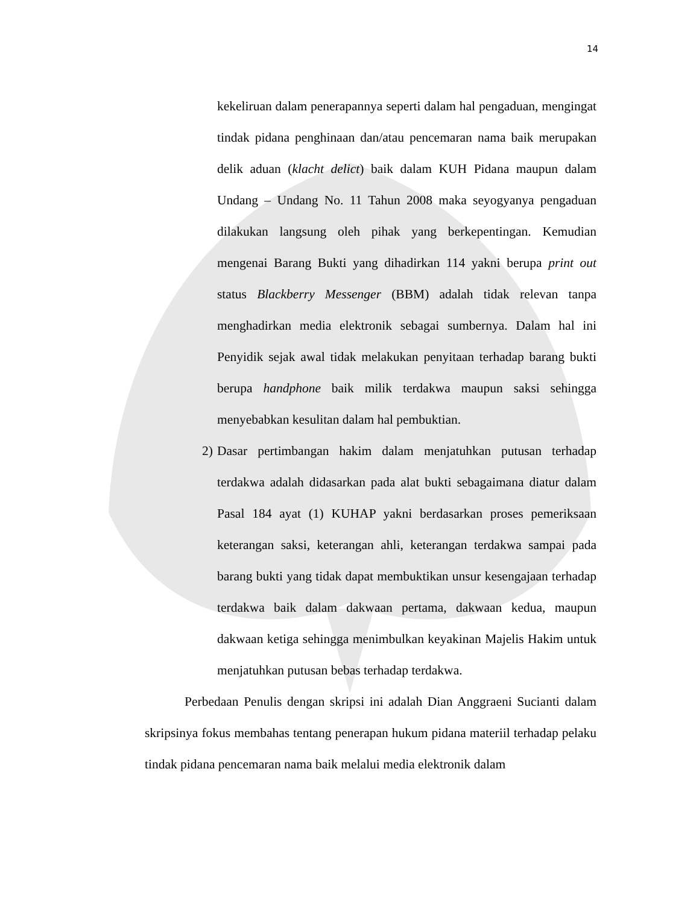14
kekeliruan dalam penerapannya seperti dalam hal pengaduan, mengingat tindak pidana penghinaan dan/atau pencemaran nama baik merupakan delik aduan (klacht delict) baik dalam KUH Pidana maupun dalam Undang – Undang No. 11 Tahun 2008 maka seyogyanya pengaduan dilakukan langsung oleh pihak yang berkepentingan. Kemudian mengenai Barang Bukti yang dihadirkan 114 yakni berupa print out status Blackberry Messenger (BBM) adalah tidak relevan tanpa menghadirkan media elektronik sebagai sumbernya. Dalam hal ini Penyidik sejak awal tidak melakukan penyitaan terhadap barang bukti berupa handphone baik milik terdakwa maupun saksi sehingga menyebabkan kesulitan dalam hal pembuktian.
2)
Dasar pertimbangan hakim dalam menjatuhkan putusan terhadap terdakwa adalah didasarkan pada alat bukti sebagaimana diatur dalam Pasal 184 ayat (1) KUHAP yakni berdasarkan proses pemeriksaan keterangan saksi, keterangan ahli, keterangan terdakwa sampai pada barang bukti yang tidak dapat membuktikan unsur kesengajaan terhadap terdakwa baik dalam dakwaan pertama, dakwaan kedua, maupun dakwaan ketiga sehingga menimbulkan keyakinan Majelis Hakim untuk menjatuhkan putusan bebas terhadap terdakwa.
Perbedaan Penulis dengan skripsi ini adalah Dian Anggraeni Sucianti dalam skripsinya fokus membahas tentang penerapan hukum pidana materiil terhadap pelaku tindak pidana pencemaran nama baik melalui media elektronik dalam